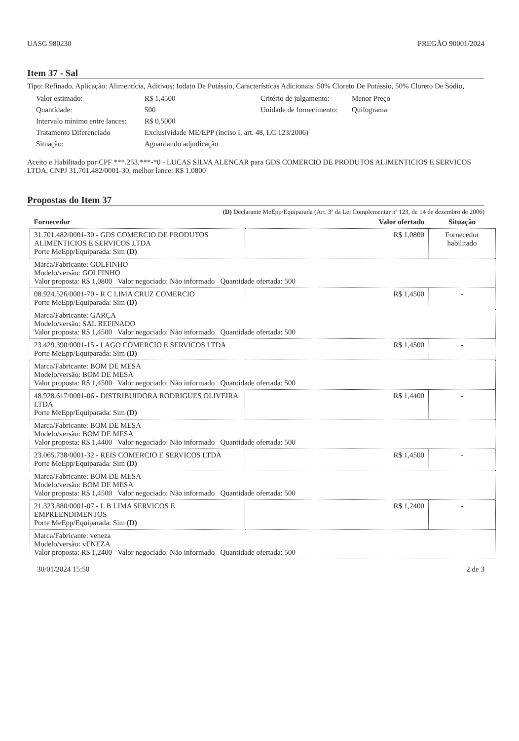UASG 980230 PREGÃO 90001/2024
Item 37 - Sal
Tipo: Refinado, Aplicação: Alimentícia, Aditivos: Iodato De Potássio, Características Adicionais: 50% Cloreto De Potássio, 50% Cloreto De Sódio,
Valor estimado: R$ 1,4500 Critério de julgamento: Menor Preço Quantidade: 500 Unidade de fornecimento: Quilograma Intervalo mínimo entre lances: R$ 0,5000 Tratamento Diferenciado Exclusividade ME/EPP (inciso I, art. 48, LC 123/2006) Situação: Aguardando adjudicação
Aceito e Habilitado por CPF ***.253.***-*0 - LUCAS SILVA ALENCAR para GDS COMERCIO DE PRODUTOS ALIMENTICIOS E SERVICOS LTDA, CNPJ 31.701.482/0001-30, melhor lance: R$ 1,0800
Propostas do Item 37
(D) Declarante MeEpp/Equiparada (Art. 3ª da Lei Complementar nª 123, de 14 de dezembro de 2006)
| Fornecedor | Valor ofertado | Situação |
| --- | --- | --- |
| 31.701.482/0001-30 - GDS COMERCIO DE PRODUTOS ALIMENTICIOS E SERVICOS LTDA Porte MeEpp/Equiparada: Sim (D) | R$ 1,0800 | Fornecedor habilitado |
| Marca/Fabricante: GOLFINHO Modelo/versão: GOLFINHO Valor proposta: R$ 1,0800 Valor negociado: Não informado Quantidade ofertada: 500 | | |
| 08.924.526/0001-70 - R C LIMA CRUZ COMERCIO Porte MeEpp/Equiparada: Sim (D) | R$ 1,4500 | - |
| Marca/Fabricante: GARÇA Modelo/versão: SAL REFINADO Valor proposta: R$ 1,4500 Valor negociado: Não informado Quantidade ofertada: 500 | | |
| 23.429.390/0001-15 - LAGO COMERCIO E SERVICOS LTDA Porte MeEpp/Equiparada: Sim (D) | R$ 1,4500 | - |
| Marca/Fabricante: BOM DE MESA Modelo/versão: BOM DE MESA Valor proposta: R$ 1,4500 Valor negociado: Não informado Quantidade ofertada: 500 | | |
| 48.928.617/0001-06 - DISTRIBUIDORA RODRIGUES OLIVEIRA LTDA Porte MeEpp/Equiparada: Sim (D) | R$ 1,4400 | - |
| Marca/Fabricante: BOM DE MESA Modelo/versão: BOM DE MESA Valor proposta: R$ 1,4400 Valor negociado: Não informado Quantidade ofertada: 500 | | |
| 23.065.738/0001-32 - REIS COMERCIO E SERVICOS LTDA Porte MeEpp/Equiparada: Sim (D) | R$ 1,4500 | - |
| Marca/Fabricante: BOM DE MESA Modelo/versão: BOM DE MESA Valor proposta: R$ 1,4500 Valor negociado: Não informado Quantidade ofertada: 500 | | |
| 21.323.880/0001-07 - L B LIMA SERVICOS E EMPREENDIMENTOS Porte MeEpp/Equiparada: Sim (D) | R$ 1,2400 | - |
| Marca/Fabricante: veneza Modelo/versão: vENEZA Valor proposta: R$ 1,2400 Valor negociado: Não informado Quantidade ofertada: 500 | | |
30/01/2024 15:50 2 de 3